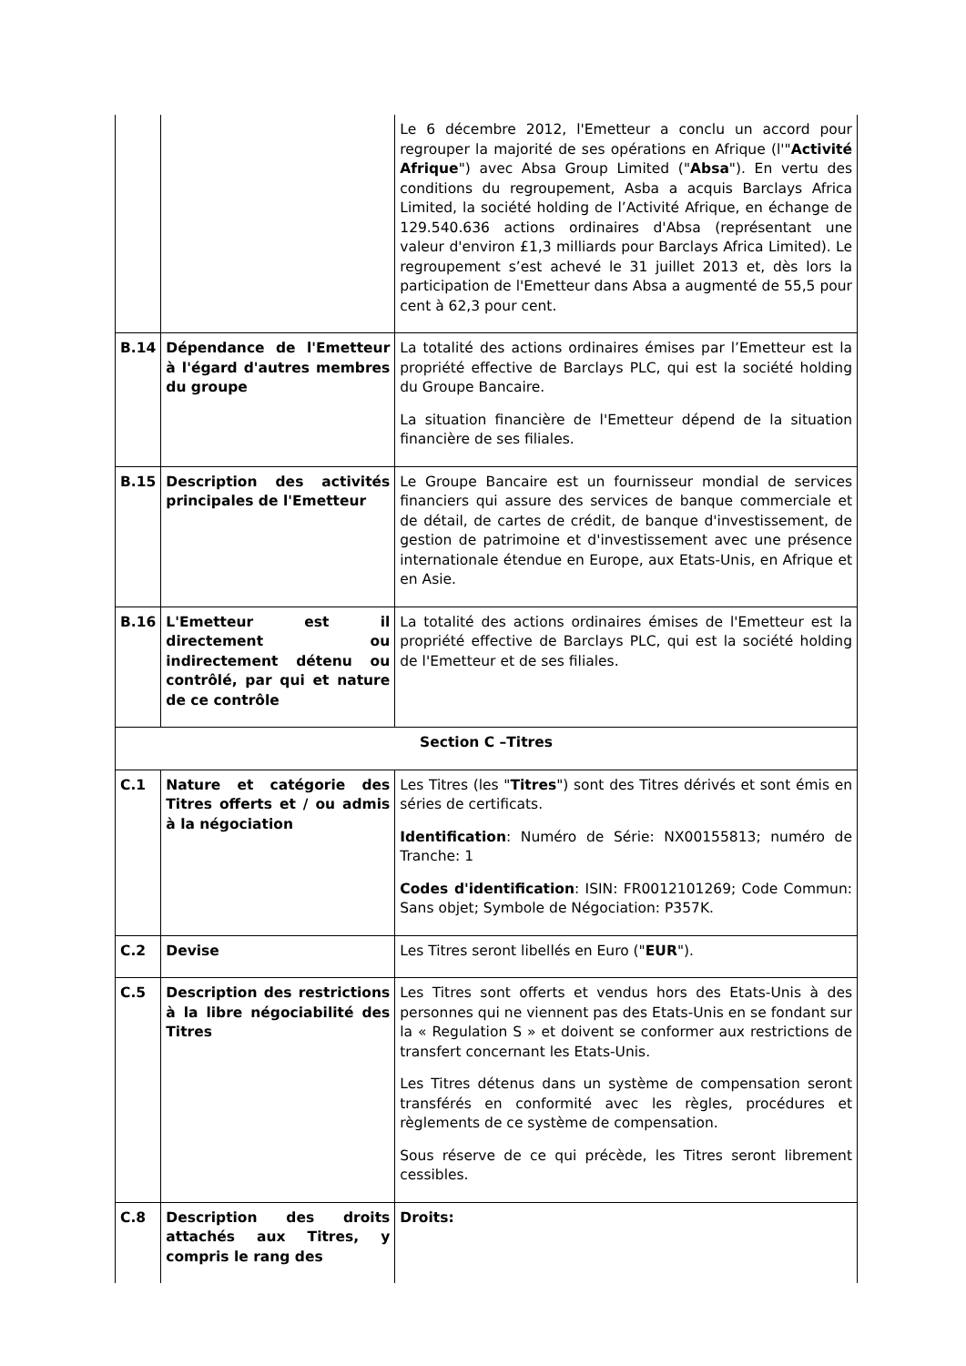| | | Le 6 décembre 2012, l'Emetteur a conclu un accord pour regrouper la majorité de ses opérations en Afrique (l'" Activité Afrique ") avec Absa Group Limited (" Absa "). En vertu des conditions du regroupement, Asba a acquis Barclays Africa Limited, la société holding de l’Activité Afrique, en échange de 129.540.636 actions ordinaires d'Absa (représentant une valeur d'environ £1,3 milliards pour Barclays Africa Limited). Le regroupement s’est achevé le 31 juillet 2013 et, dès lors la participation de l'Emetteur dans Absa a augmenté de 55,5 pour cent à 62,3 pour cent. |
| B.14 | Dépendance de l'Emetteur à l'égard d'autres membres du groupe | La totalité des actions ordinaires émises par l’Emetteur est la propriété effective de Barclays PLC, qui est la société holding du Groupe Bancaire. La situation financière de l'Emetteur dépend de la situation financière de ses filiales. |
| B.15 | Description des activités principales de l'Emetteur | Le Groupe Bancaire est un fournisseur mondial de services financiers qui assure des services de banque commerciale et de détail, de cartes de crédit, de banque d'investissement, de gestion de patrimoine et d'investissement avec une présence internationale étendue en Europe, aux Etats-Unis, en Afrique et en Asie. |
| B.16 | L'Emetteur est il directement ou indirectement détenu ou contrôlé, par qui et nature de ce contrôle | La totalité des actions ordinaires émises de l'Emetteur est la propriété effective de Barclays PLC, qui est la société holding de l'Emetteur et de ses filiales. |
| Section C –Titres | | |
| C.1 | Nature et catégorie des Titres offerts et / ou admis à la négociation | Les Titres (les " Titres ") sont des Titres dérivés et sont émis en séries de certificats. Identification : Numéro de Série: NX00155813; numéro de Tranche: 1 Codes d'identification : ISIN: FR0012101269; Code Commun: Sans objet; Symbole de Négociation: P357K. |
| C.2 | Devise | Les Titres seront libellés en Euro (" EUR "). |
| C.5 | Description des restrictions à la libre négociabilité des Titres | Les Titres sont offerts et vendus hors des Etats-Unis à des personnes qui ne viennent pas des Etats-Unis en se fondant sur la « Regulation S » et doivent se conformer aux restrictions de transfert concernant les Etats-Unis. Les Titres détenus dans un système de compensation seront transférés en conformité avec les règles, procédures et règlements de ce système de compensation. Sous réserve de ce qui précède, les Titres seront librement cessibles. |
| C.8 | Description des droits attachés aux Titres, y compris le rang des | Droits: |